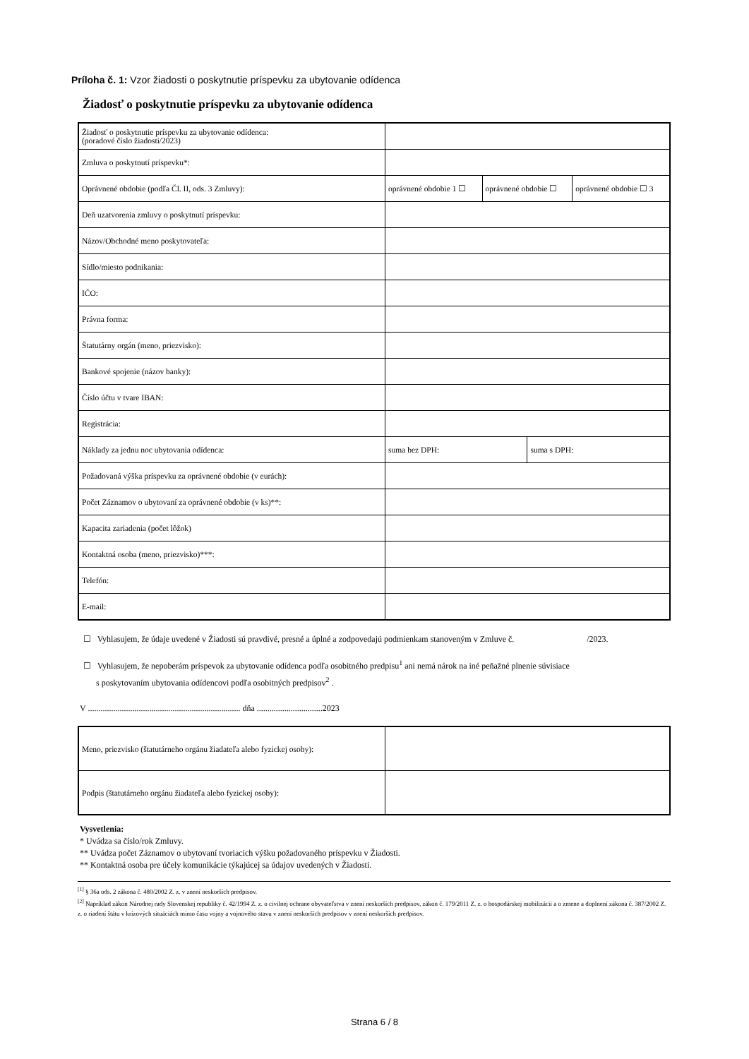Príloha č. 1: Vzor žiadosti o poskytnutie príspevku za ubytovanie odídenca
Žiadosť o poskytnutie príspevku za ubytovanie odídenca
| Žiadosť o poskytnutie príspevku za ubytovanie odídenca: (poradové číslo žiadosti/2023) | | | | |
| Zmluva o poskytnutí príspevku*: | | | | |
| Oprávnené obdobie (podľa Čl. II, ods. 3 Zmluvy): | oprávnené obdobie 1 ☐ | oprávnené obdobie ☐ | | oprávnené obdobie ☐ 3 |
| Deň uzatvorenia zmluvy o poskytnutí príspevku: | | | | |
| Názov/Obchodné meno poskytovateľa: | | | | |
| Sídlo/miesto podnikania: | | | | |
| IČO: | | | | |
| Právna forma: | | | | |
| Štatutárny orgán (meno, priezvisko): | | | | |
| Bankové spojenie (názov banky): | | | | |
| Číslo účtu v tvare IBAN: | | | | |
| Registrácia: | | | | |
| Náklady za jednu noc ubytovania odídenca: | suma bez DPH: | | suma s DPH: | |
| Požadovaná výška príspevku za oprávnené obdobie (v eurách): | | | | |
| Počet Záznamov o ubytovaní za oprávnené obdobie (v ks)**: | | | | |
| Kapacita zariadenia (počet lôžok) | | | | |
| Kontaktná osoba (meno, priezvisko)***: | | | | |
| Telefón: | | | | |
| E-mail: | | | | |
☐ Vyhlasujem, že údaje uvedené v Žiadosti sú pravdivé, presné a úplné a zodpovedajú podmienkam stanoveným v Zmluve č. /2023.
☐ Vyhlasujem, že nepoberám príspevok za ubytovanie odídenca podľa osobitného predpisu<sup>1</sup> ani nemá nárok na iné peňažné plnenie súvisiace
s poskytovaním ubytovania odídencovi podľa osobitných predpisov<sup>2</sup> .
V ........................................................................ dňa ...............................2023
| Meno, priezvisko (štatutárneho orgánu žiadateľa alebo fyzickej osoby): | |
| Podpis (štatutárneho orgánu žiadateľa alebo fyzickej osoby): | |
Vysvetlenia:
* Uvádza sa číslo/rok Zmluvy.
** Uvádza počet Záznamov o ubytovaní tvoriacich výšku požadovaného príspevku v Žiadosti.
** Kontaktná osoba pre účely komunikácie týkajúcej sa údajov uvedených v Žiadosti.
<sup>[1]</sup> § 36a ods. 2 zákona č. 480/2002 Z. z. v znení neskorších predpisov.
<sup>[2]</sup> Napríklad zákon Národnej rady Slovenskej republiky č. 42/1994 Z. z. o civilnej ochrane obyvateľstva v znení neskorších predpisov, zákon č. 179/2011 Z. z. o hospodárskej mobilizácii a o zmene a doplnení zákona č. 387/2002 Z. z. o riadení štátu v krízových situáciách mimo času vojny a vojnového stavu v znení neskorších predpisov v znení neskorších predpisov.
Strana 6 / 8